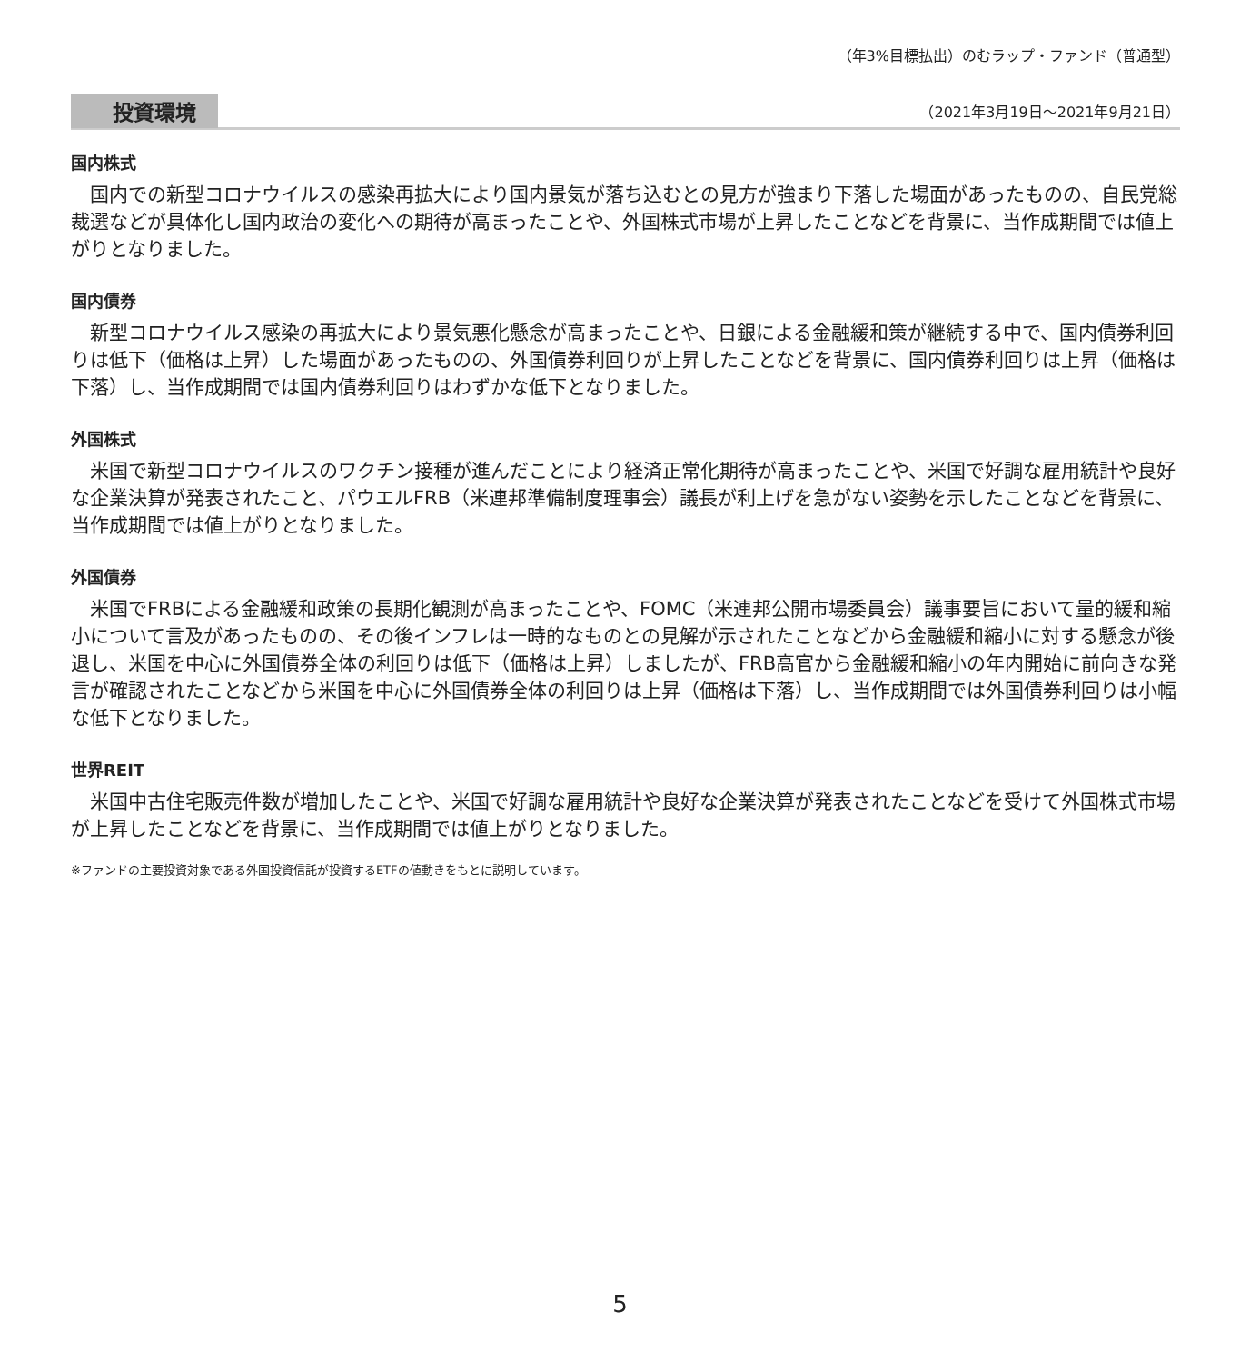（年3%目標払出）のむラップ・ファンド（普通型）
投資環境 （2021年3月19日～2021年9月21日）
国内株式
国内での新型コロナウイルスの感染再拡大により国内景気が落ち込むとの見方が強まり下落した場面があったものの、自民党総裁選などが具体化し国内政治の変化への期待が高まったことや、外国株式市場が上昇したことなどを背景に、当作成期間では値上がりとなりました。
国内債券
新型コロナウイルス感染の再拡大により景気悪化懸念が高まったことや、日銀による金融緩和策が継続する中で、国内債券利回りは低下（価格は上昇）した場面があったものの、外国債券利回りが上昇したことなどを背景に、国内債券利回りは上昇（価格は下落）し、当作成期間では国内債券利回りはわずかな低下となりました。
外国株式
米国で新型コロナウイルスのワクチン接種が進んだことにより経済正常化期待が高まったことや、米国で好調な雇用統計や良好な企業決算が発表されたこと、パウエルFRB（米連邦準備制度理事会）議長が利上げを急がない姿勢を示したことなどを背景に、当作成期間では値上がりとなりました。
外国債券
米国でFRBによる金融緩和政策の長期化観測が高まったことや、FOMC（米連邦公開市場委員会）議事要旨において量的緩和縮小について言及があったものの、その後インフレは一時的なものとの見解が示されたことなどから金融緩和縮小に対する懸念が後退し、米国を中心に外国債券全体の利回りは低下（価格は上昇）しましたが、FRB高官から金融緩和縮小の年内開始に前向きな発言が確認されたことなどから米国を中心に外国債券全体の利回りは上昇（価格は下落）し、当作成期間では外国債券利回りは小幅な低下となりました。
世界REIT
米国中古住宅販売件数が増加したことや、米国で好調な雇用統計や良好な企業決算が発表されたことなどを受けて外国株式市場が上昇したことなどを背景に、当作成期間では値上がりとなりました。
※ファンドの主要投資対象である外国投資信託が投資するETFの値動きをもとに説明しています。
5